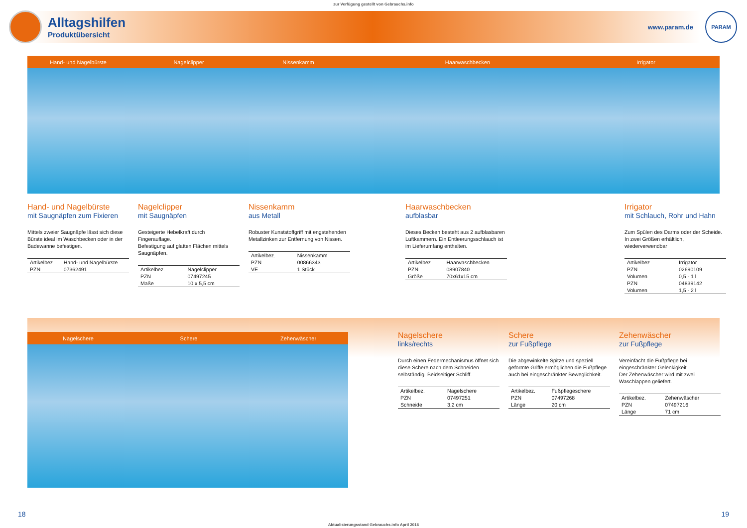zur Verfügung gestellt von Gebrauchs.info
Alltagshilfen
Produktübersicht
www.param.de
PARAM
Hand- und Nagelbürste Nagelclipper Nissenkamm Haarwaschbecken Irrigator
Hand- und Nagelbürste
mit Saugnäpfen zum Fixieren
Mittels zweier Saugnäpfe lässt sich diese Bürste ideal im Waschbecken oder in der Badewanne befestigen.
| Artikelbez. | Hand- und Nagelbürste |
| PZN | 07362491 |
Nagelclipper
mit Saugnäpfen
Gesteigerte Hebelkraft durch Fingerauflage.
Befestigung auf glatten Flächen mittels Saugnäpfen.
| Artikelbez. | Nagelclipper |
| PZN | 07497245 |
| Maße | 10 x 5,5 cm |
Nissenkamm
aus Metall
Robuster Kunststoffgriff mit engstehenden Metallzinken zur Entfernung von Nissen.
| Artikelbez. | Nissenkamm |
| PZN | 00866343 |
| VE | 1 Stück |
Haarwaschbecken
aufblasbar
Dieses Becken besteht aus 2 aufblasbaren Luftkammern. Ein Entleerungsschlauch ist im Lieferumfang enthalten.
| Artikelbez. | Haarwaschbecken |
| PZN | 08907840 |
| Größe | 70x61x15 cm |
Irrigator
mit Schlauch, Rohr und Hahn
Zum Spülen des Darms oder der Scheide. In zwei Größen erhältlich, wiederverwendbar
| Artikelbez. | Irrigator |
| PZN | 02690109 |
| Volumen | 0,5 - 1 l |
| PZN | 04839142 |
| Volumen | 1,5 - 2 l |
Nagelschere Schere Zehenwäscher
Nagelschere
links/rechts
Durch einen Federmechanismus öffnet sich diese Schere nach dem Schneiden selbständig. Beidseitiger Schliff.
| Artikelbez. | Nagelschere |
| PZN | 07497251 |
| Schneide | 3,2 cm |
Schere
zur Fußpflege
Die abgewinkelte Spitze und speziell geformte Griffe ermöglichen die Fußpflege auch bei eingeschränkter Beweglichkeit.
| Artikelbez. | Fußpflegeschere |
| PZN | 07497268 |
| Länge | 20 cm |
Zehenwäscher
zur Fußpflege
Vereinfacht die Fußpflege bei eingeschränkter Gelenkigkeit.
Der Zehenwäscher wird mit zwei Waschlappen geliefert.
| Artikelbez. | Zehenwäscher |
| PZN | 07497216 |
| Länge | 71 cm |
18 19
Aktualisierungsstand Gebrauchs.info April 2016